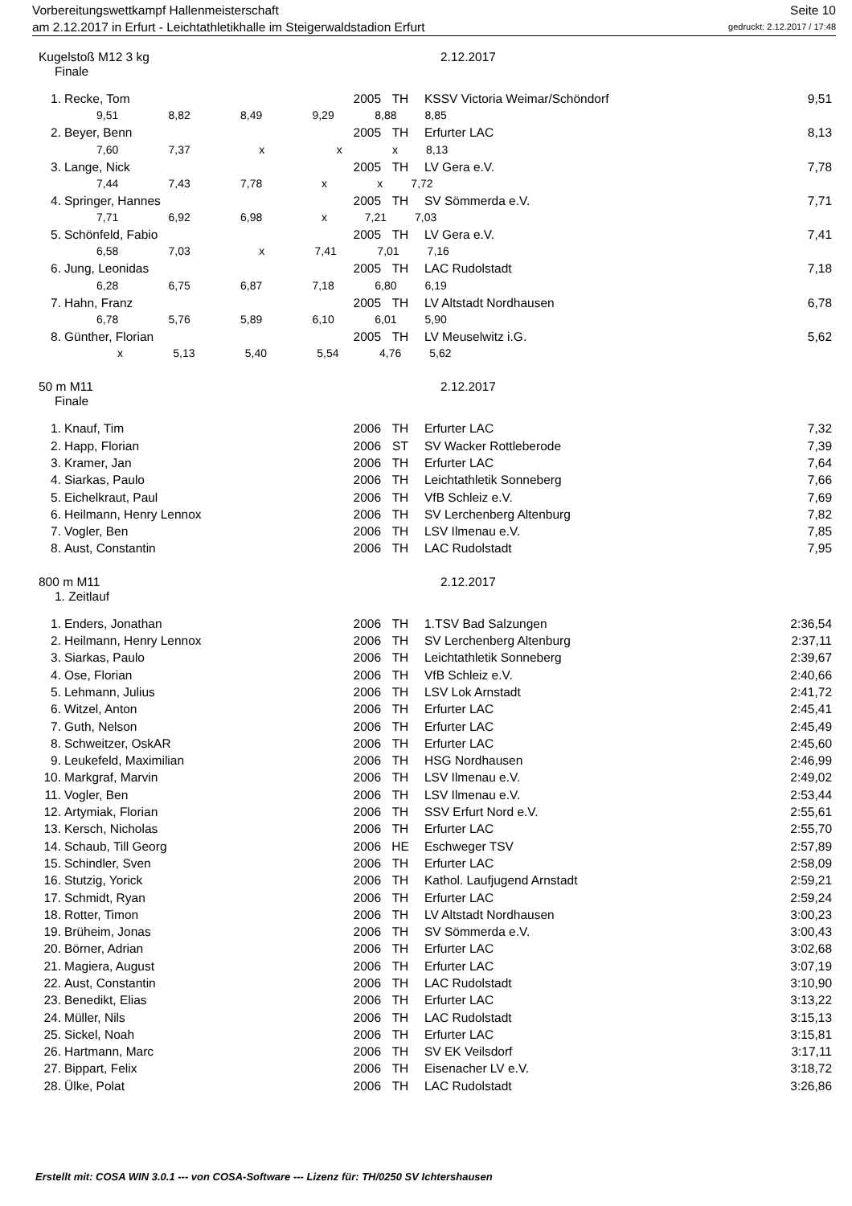Vorbereitungswettkampf Hallenmeisterschaft Seite 10
am 2.12.2017 in Erfurt - Leichtathletikhalle im Steigerwaldstadion Erfurt gedruckt: 2.12.2017 / 17:48
Kugelstoß M12 3 kg 2.12.2017
Finale
| 1. | Recke, Tom | 2005 | TH | KSSV Victoria Weimar/Schöndorf | 9,51 |
| 9,51 8,82 8,49 9,29 8,88 8,85 | | | | | |
| 2. | Beyer, Benn | 2005 | TH | Erfurter LAC | 8,13 |
| 7,60 7,37 x x x 8,13 | | | | | |
| 3. | Lange, Nick | 2005 | TH | LV Gera e.V. | 7,78 |
| 7,44 7,43 7,78 x x 7,72 | | | | | |
| 4. | Springer, Hannes | 2005 | TH | SV Sömmerda e.V. | 7,71 |
| 7,71 6,92 6,98 x 7,21 7,03 | | | | | |
| 5. | Schönfeld, Fabio | 2005 | TH | LV Gera e.V. | 7,41 |
| 6,58 7,03 x 7,41 7,01 7,16 | | | | | |
| 6. | Jung, Leonidas | 2005 | TH | LAC Rudolstadt | 7,18 |
| 6,28 6,75 6,87 7,18 6,80 6,19 | | | | | |
| 7. | Hahn, Franz | 2005 | TH | LV Altstadt Nordhausen | 6,78 |
| 6,78 5,76 5,89 6,10 6,01 5,90 | | | | | |
| 8. | Günther, Florian | 2005 | TH | LV Meuselwitz i.G. | 5,62 |
| x 5,13 5,40 5,54 4,76 5,62 | | | | | |
50 m M11 2.12.2017
Finale
| 1. | Knauf, Tim | 2006 | TH | Erfurter LAC | 7,32 |
| 2. | Happ, Florian | 2006 | ST | SV Wacker Rottleberode | 7,39 |
| 3. | Kramer, Jan | 2006 | TH | Erfurter LAC | 7,64 |
| 4. | Siarkas, Paulo | 2006 | TH | Leichtathletik Sonneberg | 7,66 |
| 5. | Eichelkraut, Paul | 2006 | TH | VfB Schleiz e.V. | 7,69 |
| 6. | Heilmann, Henry Lennox | 2006 | TH | SV Lerchenberg Altenburg | 7,82 |
| 7. | Vogler, Ben | 2006 | TH | LSV Ilmenau e.V. | 7,85 |
| 8. | Aust, Constantin | 2006 | TH | LAC Rudolstadt | 7,95 |
800 m M11 2.12.2017
1. Zeitlauf
| 1. | Enders, Jonathan | 2006 | TH | 1.TSV Bad Salzungen | 2:36,54 |
| 2. | Heilmann, Henry Lennox | 2006 | TH | SV Lerchenberg Altenburg | 2:37,11 |
| 3. | Siarkas, Paulo | 2006 | TH | Leichtathletik Sonneberg | 2:39,67 |
| 4. | Ose, Florian | 2006 | TH | VfB Schleiz e.V. | 2:40,66 |
| 5. | Lehmann, Julius | 2006 | TH | LSV Lok Arnstadt | 2:41,72 |
| 6. | Witzel, Anton | 2006 | TH | Erfurter LAC | 2:45,41 |
| 7. | Guth, Nelson | 2006 | TH | Erfurter LAC | 2:45,49 |
| 8. | Schweitzer, OskAR | 2006 | TH | Erfurter LAC | 2:45,60 |
| 9. | Leukefeld, Maximilian | 2006 | TH | HSG Nordhausen | 2:46,99 |
| 10. | Markgraf, Marvin | 2006 | TH | LSV Ilmenau e.V. | 2:49,02 |
| 11. | Vogler, Ben | 2006 | TH | LSV Ilmenau e.V. | 2:53,44 |
| 12. | Artymiak, Florian | 2006 | TH | SSV Erfurt Nord e.V. | 2:55,61 |
| 13. | Kersch, Nicholas | 2006 | TH | Erfurter LAC | 2:55,70 |
| 14. | Schaub, Till Georg | 2006 | HE | Eschweger TSV | 2:57,89 |
| 15. | Schindler, Sven | 2006 | TH | Erfurter LAC | 2:58,09 |
| 16. | Stutzig, Yorick | 2006 | TH | Kathol. Laufjugend Arnstadt | 2:59,21 |
| 17. | Schmidt, Ryan | 2006 | TH | Erfurter LAC | 2:59,24 |
| 18. | Rotter, Timon | 2006 | TH | LV Altstadt Nordhausen | 3:00,23 |
| 19. | Brüheim, Jonas | 2006 | TH | SV Sömmerda e.V. | 3:00,43 |
| 20. | Börner, Adrian | 2006 | TH | Erfurter LAC | 3:02,68 |
| 21. | Magiera, August | 2006 | TH | Erfurter LAC | 3:07,19 |
| 22. | Aust, Constantin | 2006 | TH | LAC Rudolstadt | 3:10,90 |
| 23. | Benedikt, Elias | 2006 | TH | Erfurter LAC | 3:13,22 |
| 24. | Müller, Nils | 2006 | TH | LAC Rudolstadt | 3:15,13 |
| 25. | Sickel, Noah | 2006 | TH | Erfurter LAC | 3:15,81 |
| 26. | Hartmann, Marc | 2006 | TH | SV EK Veilsdorf | 3:17,11 |
| 27. | Bippart, Felix | 2006 | TH | Eisenacher LV e.V. | 3:18,72 |
| 28. | Ülke, Polat | 2006 | TH | LAC Rudolstadt | 3:26,86 |
Erstellt mit: COSA WIN 3.0.1 --- von COSA-Software --- Lizenz für: TH/0250 SV Ichtershausen